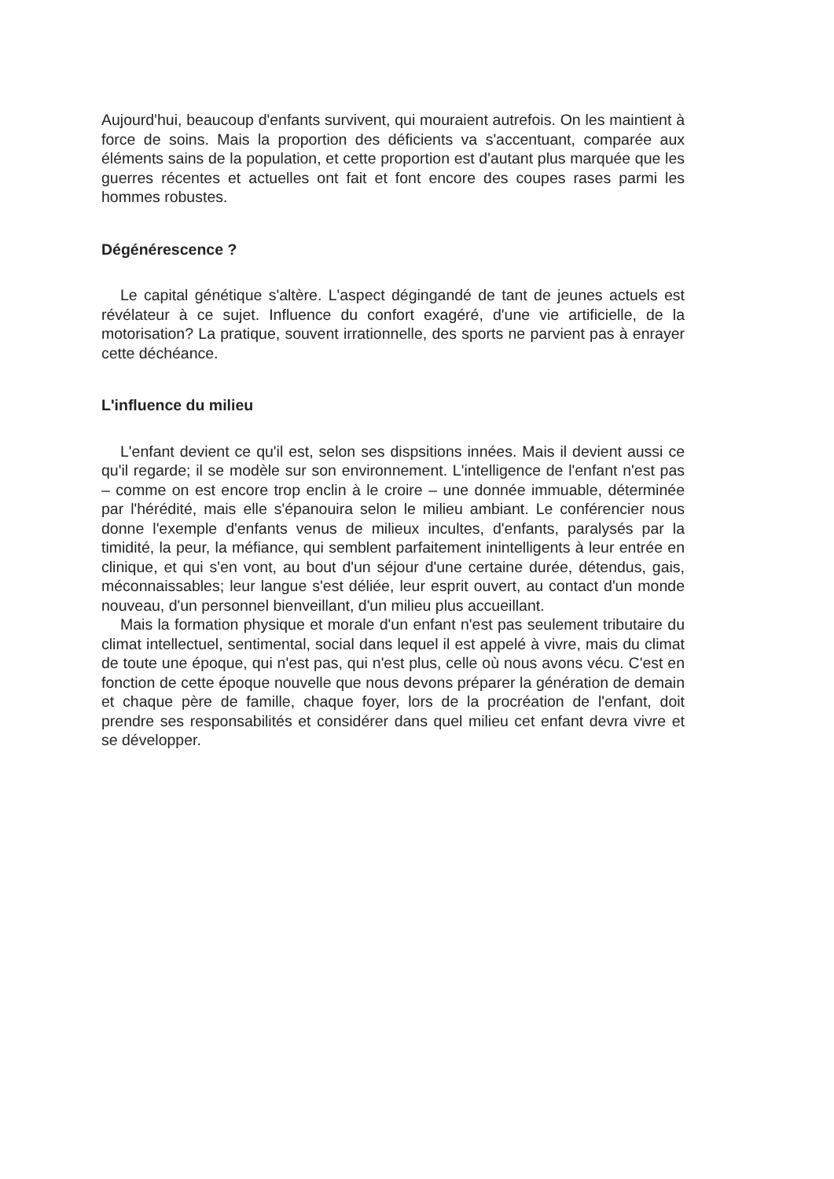Aujourd'hui, beaucoup d'enfants survivent, qui mouraient autrefois. On les maintient à force de soins. Mais la proportion des déficients va s'accentuant, comparée aux éléments sains de la population, et cette proportion est d'autant plus marquée que les guerres récentes et actuelles ont fait et font encore des coupes rases parmi les hommes robustes.
Dégénérescence ?
Le capital génétique s'altère. L'aspect dégingandé de tant de jeunes actuels est révélateur à ce sujet. Influence du confort exagéré, d'une vie artificielle, de la motorisation? La pratique, souvent irrationnelle, des sports ne parvient pas à enrayer cette déchéance.
L'influence du milieu
L'enfant devient ce qu'il est, selon ses dispsitions innées. Mais il devient aussi ce qu'il regarde; il se modèle sur son environnement. L'intelligence de l'enfant n'est pas – comme on est encore trop enclin à le croire – une donnée immuable, déterminée par l'hérédité, mais elle s'épanouira selon le milieu ambiant. Le conférencier nous donne l'exemple d'enfants venus de milieux incultes, d'enfants, paralysés par la timidité, la peur, la méfiance, qui semblent parfaitement inintelligents à leur entrée en clinique, et qui s'en vont, au bout d'un séjour d'une certaine durée, détendus, gais, méconnaissables; leur langue s'est déliée, leur esprit ouvert, au contact d'un monde nouveau, d'un personnel bienveillant, d'un milieu plus accueillant.
Mais la formation physique et morale d'un enfant n'est pas seulement tributaire du climat intellectuel, sentimental, social dans lequel il est appelé à vivre, mais du climat de toute une époque, qui n'est pas, qui n'est plus, celle où nous avons vécu. C'est en fonction de cette époque nouvelle que nous devons préparer la génération de demain et chaque père de famille, chaque foyer, lors de la procréation de l'enfant, doit prendre ses responsabilités et considérer dans quel milieu cet enfant devra vivre et se développer.